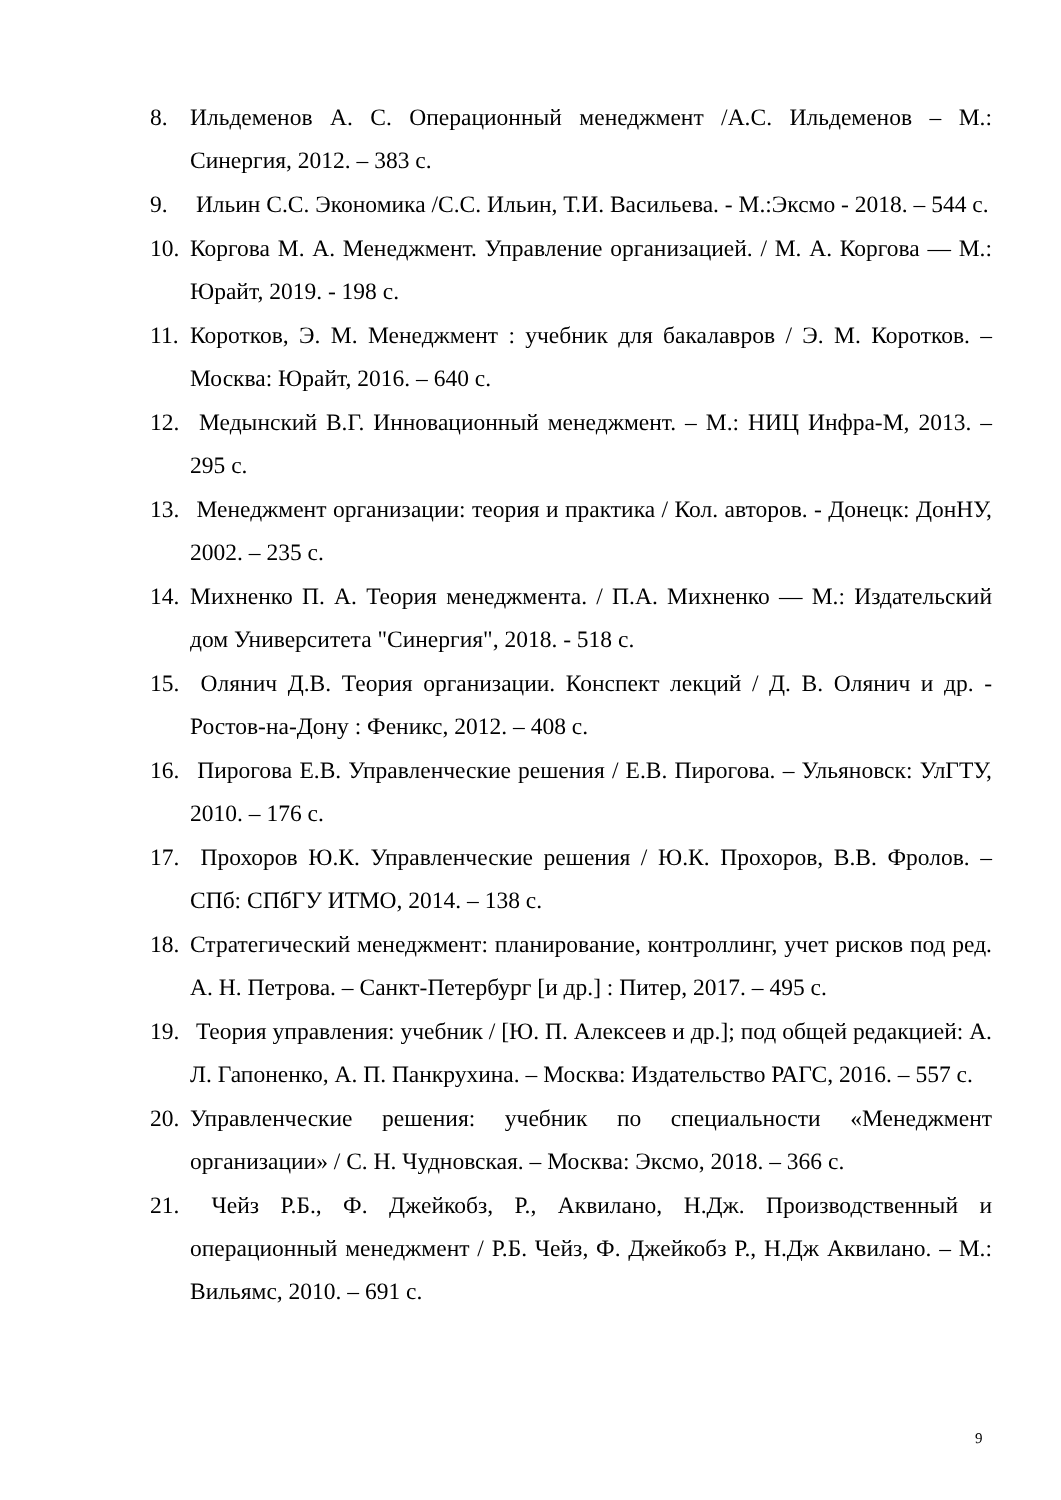8. Ильдеменов А. С. Операционный менеджмент /А.С. Ильдеменов – М.: Синергия, 2012. – 383 с.
9. Ильин С.С. Экономика /С.С. Ильин, Т.И. Васильева. - М.:Эксмо - 2018. – 544 с.
10. Коргова М. А. Менеджмент. Управление организацией. / М. А. Коргова — М.: Юрайт, 2019. - 198 с.
11. Коротков, Э. М. Менеджмент : учебник для бакалавров / Э. М. Коротков. – Москва: Юрайт, 2016. – 640 с.
12. Медынский В.Г. Инновационный менеджмент. – М.: НИЦ Инфра-М, 2013. – 295 с.
13. Менеджмент организации: теория и практика / Кол. авторов. - Донецк: ДонНУ, 2002. – 235 с.
14. Михненко П. А. Теория менеджмента. / П.А. Михненко — М.: Издательский дом Университета "Синергия", 2018. - 518 с.
15. Олянич Д.В. Теория организации. Конспект лекций / Д. В. Олянич и др. - Ростов-на-Дону : Феникс, 2012. – 408 с.
16. Пирогова Е.В. Управленческие решения / Е.В. Пирогова. – Ульяновск: УлГТУ, 2010. – 176 с.
17. Прохоров Ю.К. Управленческие решения / Ю.К. Прохоров, В.В. Фролов. – СПб: СПбГУ ИТМО, 2014. – 138 с.
18. Стратегический менеджмент: планирование, контроллинг, учет рисков под ред. А. Н. Петрова. – Санкт-Петербург [и др.] : Питер, 2017. – 495 с.
19. Теория управления: учебник / [Ю. П. Алексеев и др.]; под общей редакцией: А. Л. Гапоненко, А. П. Панкрухина. – Москва: Издательство РАГС, 2016. – 557 с.
20. Управленческие решения: учебник по специальности «Менеджмент организации» / С. Н. Чудновская. – Москва: Эксмо, 2018. – 366 с.
21. Чейз Р.Б., Ф. Джейкобз, Р., Аквилано, Н.Дж. Производственный и операционный менеджмент / Р.Б. Чейз, Ф. Джейкобз Р., Н.Дж Аквилано. – М.: Вильямс, 2010. – 691 с.
9